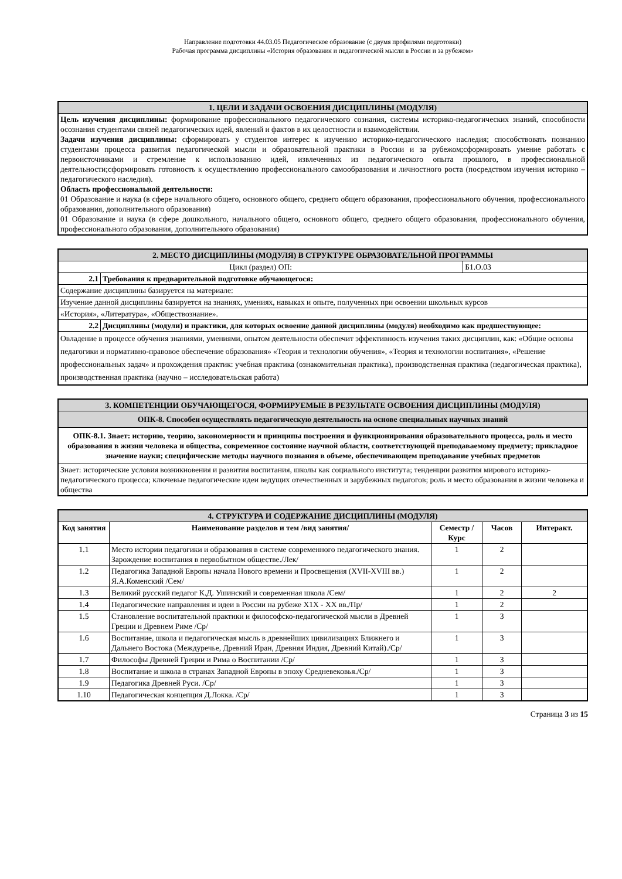Направление подготовки 44.03.05 Педагогическое образование (с двумя профилями подготовки)
Рабочая программа дисциплины «История образования и педагогической мысли в России и за рубежом»
| 1. ЦЕЛИ И ЗАДАЧИ ОСВОЕНИЯ ДИСЦИПЛИНЫ (МОДУЛЯ) |
| Цель изучения дисциплины: формирование профессионального педагогического сознания, системы историко-педагогических знаний, способности осознания студентами связей педагогических идей, явлений и фактов в их целостности и взаимодействии. Задачи изучения дисциплины: сформировать у студентов интерес к изучению историко-педагогического наследия; способствовать познанию студентами процесса развития педагогической мысли и образовательной практики в России и за рубежом;сформировать умение работать с первоисточниками и стремление к использованию идей, извлеченных из педагогического опыта прошлого, в профессиональной деятельности;сформировать готовность к осуществлению профессионального самообразования и личностного роста (посредством изучения историко – педагогического наследия). Область профессиональной деятельности: 01 Образование и наука (в сфере начального общего, основного общего, среднего общего образования, профессионального обучения, профессионального образования, дополнительного образования) 01 Образование и наука (в сфере дошкольного, начального общего, основного общего, среднего общего образования, профессионального обучения, профессионального образования, дополнительного образования) |
| 2. МЕСТО ДИСЦИПЛИНЫ (МОДУЛЯ) В СТРУКТУРЕ ОБРАЗОВАТЕЛЬНОЙ ПРОГРАММЫ | | |
| Цикл (раздел) ОП: | | Б1.О.03 |
| 2.1 | Требования к предварительной подготовке обучающегося: | |
| Содержание дисциплины базируется на материале: | | |
| Изучение данной дисциплины базируется на знаниях, умениях, навыках и опыте, полученных при освоении школьных курсов | | |
| «История», «Литература», «Обществознание». | | |
| 2.2 | Дисциплины (модули) и практики, для которых освоение данной дисциплины (модуля) необходимо как предшествующее: | |
| Овладение в процессе обучения знаниями, умениями, опытом деятельности обеспечит эффективность изучения таких дисциплин, как: «Общие основы педагогики и нормативно-правовое обеспечение образования» «Теория и технологии обучения», «Теория и технологии воспитания», «Решение профессиональных задач» и прохождения практик: учебная практика (ознакомительная практика), производственная практика (педагогическая практика), производственная практика (научно – исследовательская работа) | | |
| 3. КОМПЕТЕНЦИИ ОБУЧАЮЩЕГОСЯ, ФОРМИРУЕМЫЕ В РЕЗУЛЬТАТЕ ОСВОЕНИЯ ДИСЦИПЛИНЫ (МОДУЛЯ) |
| ОПК-8. Способен осуществлять педагогическую деятельность на основе специальных научных знаний |
| ОПК-8.1. Знает: историю, теорию, закономерности и принципы построения и функционирования образовательного процесса, роль и место образования в жизни человека и общества, современное состояние научной области, соответствующей преподаваемому предмету; прикладное значение науки; специфические методы научного познания в объеме, обеспечивающем преподавание учебных предметов |
| Знает: исторические условия возникновения и развития воспитания, школы как социального института; тенденции развития мирового историко-педагогического процесса; ключевые педагогические идеи ведущих отечественных и зарубежных педагогов; роль и место образования в жизни человека и общества |
| 4. СТРУКТУРА И СОДЕРЖАНИЕ ДИСЦИПЛИНЫ (МОДУЛЯ) | | | | |
| Код занятия | Наименование разделов и тем /вид занятия/ | Семестр / Курс | Часов | Интеракт. |
| 1.1 | Место истории педагогики и образования в системе современного педагогического знания. Зарождение воспитания в первобытном обществе./Лек/ | 1 | 2 | |
| 1.2 | Педагогика Западной Европы начала Нового времени и Просвещения (XVII-XVIII вв.) Я.А.Коменский /Сем/ | 1 | 2 | |
| 1.3 | Великий русский педагог К.Д. Ушинский и современная школа /Сем/ | 1 | 2 | 2 |
| 1.4 | Педагогические направления и идеи в России на рубеже Х1Х - ХХ вв./Пр/ | 1 | 2 | |
| 1.5 | Становление воспитательной практики и философско-педагогической мысли в Древней Греции и Древнем Риме /Ср/ | 1 | 3 | |
| 1.6 | Воспитание, школа и педагогическая мысль в древнейших цивилизациях Ближнего и Дальнего Востока (Междуречье, Древний Иран, Древняя Индия, Древний Китай)./Ср/ | 1 | 3 | |
| 1.7 | Философы Древней Греции и Рима о Воспитании /Ср/ | 1 | 3 | |
| 1.8 | Воспитание и школа в странах Западной Европы в эпоху Средневековья./Ср/ | 1 | 3 | |
| 1.9 | Педагогика Древней Руси. /Ср/ | 1 | 3 | |
| 1.10 | Педагогическая концепция Д.Локка. /Ср/ | 1 | 3 | |
Страница 3 из 15